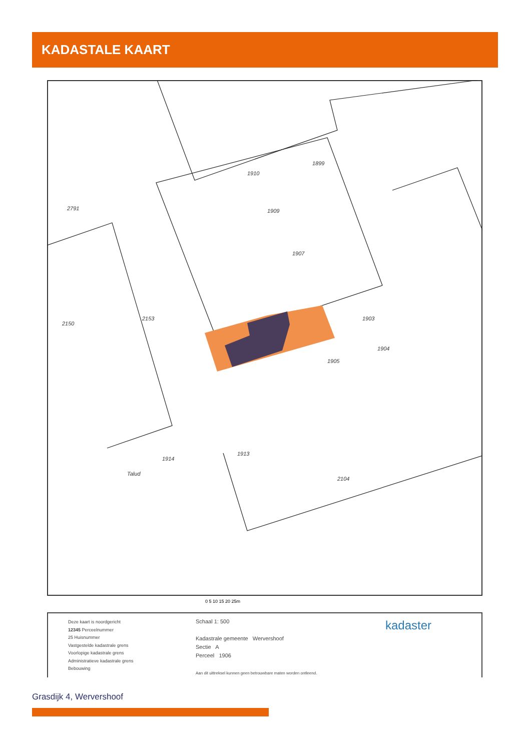KADASTALE KAART
1910
1899
1909
1907
1903
1905
1913
1914
2153
2150
2791
Talud
1904
2104
0 5 10 15 20 25m
Deze kaart is noordgericht
12345 Perceelnummer
25 Huisnummer
Vastgestelde kadastrale grens
Voorlopige kadastrale grens
Administratieve kadastrale grens
Bebouwing
Schaal 1: 500
Kadastrale gemeente Wervershoof
Sectie A
Perceel 1906
Aan dit uittreksel kunnen geen betrouwbare maten worden ontleend.
kadaster
Grasdijk 4, Wervershoof